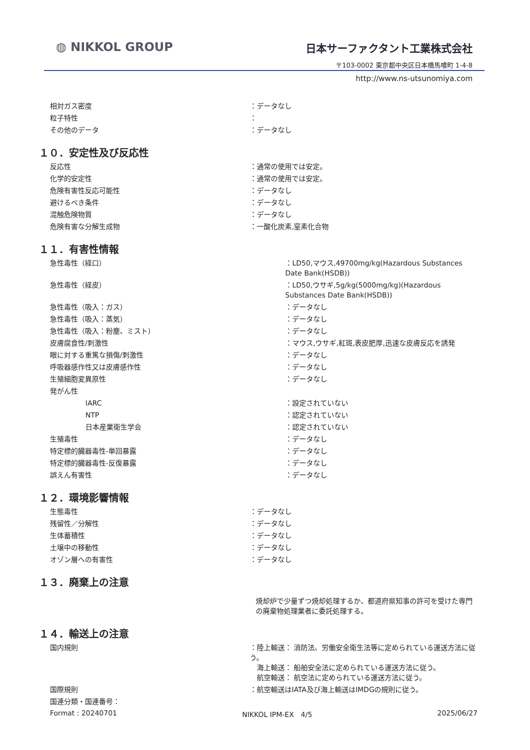◍ NIKKOL GROUP 日本サーファクタント工業株式会社
〒103-0002 東京都中央区日本橋馬喰町 1-4-8
http://www.ns-utsunomiya.com
| 相対ガス密度 | ：データなし |
| 粒子特性 | ： |
| その他のデータ | ：データなし |
１０．安定性及び反応性
| 反応性 | ：通常の使用では安定。 |
| 化学的安定性 | ：通常の使用では安定。 |
| 危険有害性反応可能性 | ：データなし |
| 避けるべき条件 | ：データなし |
| 混触危険物質 | ：データなし |
| 危険有害な分解生成物 | ：一酸化炭素,窒素化合物 |
１１．有害性情報
| 急性毒性（経口） | ：LD50,マウス,49700mg/kg(Hazardous Substances Date Bank(HSDB)) |
| 急性毒性（経皮） | ：LD50,ウサギ,5g/kg(5000mg/kg)(Hazardous Substances Date Bank(HSDB)) |
| 急性毒性（吸入：ガス） | ：データなし |
| 急性毒性（吸入：蒸気） | ：データなし |
| 急性毒性（吸入：粉塵、ミスト） | ：データなし |
| 皮膚腐食性/刺激性 | ：マウス,ウサギ,紅斑,表皮肥厚,迅速な皮膚反応を誘発 |
| 眼に対する重篤な損傷/刺激性 | ：データなし |
| 呼吸器感作性又は皮膚感作性 | ：データなし |
| 生殖細胞変異原性 | ：データなし |
| 発がん性 | |
| IARC | ：設定されていない |
| NTP | ：認定されていない |
| 日本産業衛生学会 | ：認定されていない |
| 生殖毒性 | ：データなし |
| 特定標的臓器毒性-単回暴露 | ：データなし |
| 特定標的臓器毒性-反復暴露 | ：データなし |
| 誤えん有害性 | ：データなし |
１２．環境影響情報
| 生態毒性 | ：データなし |
| 残留性／分解性 | ：データなし |
| 生体蓄積性 | ：データなし |
| 土壌中の移動性 | ：データなし |
| オゾン層への有害性 | ：データなし |
１３．廃棄上の注意
| | 焼却炉で少量ずつ焼却処理するか、都道府県知事の許可を受けた専門の廃棄物処理業者に委託処理する。 |
１４．輸送上の注意
| 国内規則 | ：陸上輸送： 消防法、労働安全衛生法等に定められている運送方法に従う。 海上輸送： 船舶安全法に定められている運送方法に従う。 航空輸送： 航空法に定められている運送方法に従う。 |
| 国際規則 | ：航空輸送はIATA及び海上輸送はIMDGの規則に従う。 |
| 国連分類・国連番号： | |
Format : 20240701 NIKKOL IPM-EX　4/5 2025/06/27